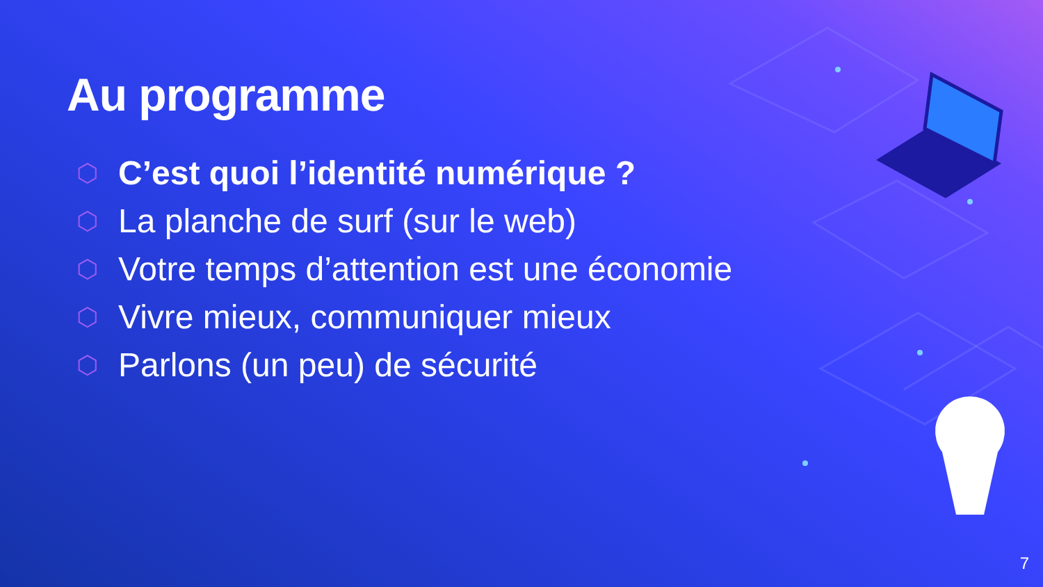Au programme
⬡ C’est quoi l’identité numérique ?
⬡ La planche de surf (sur le web)
⬡ Votre temps d’attention est une économie
⬡ Vivre mieux, communiquer mieux
⬡ Parlons (un peu) de sécurité
7